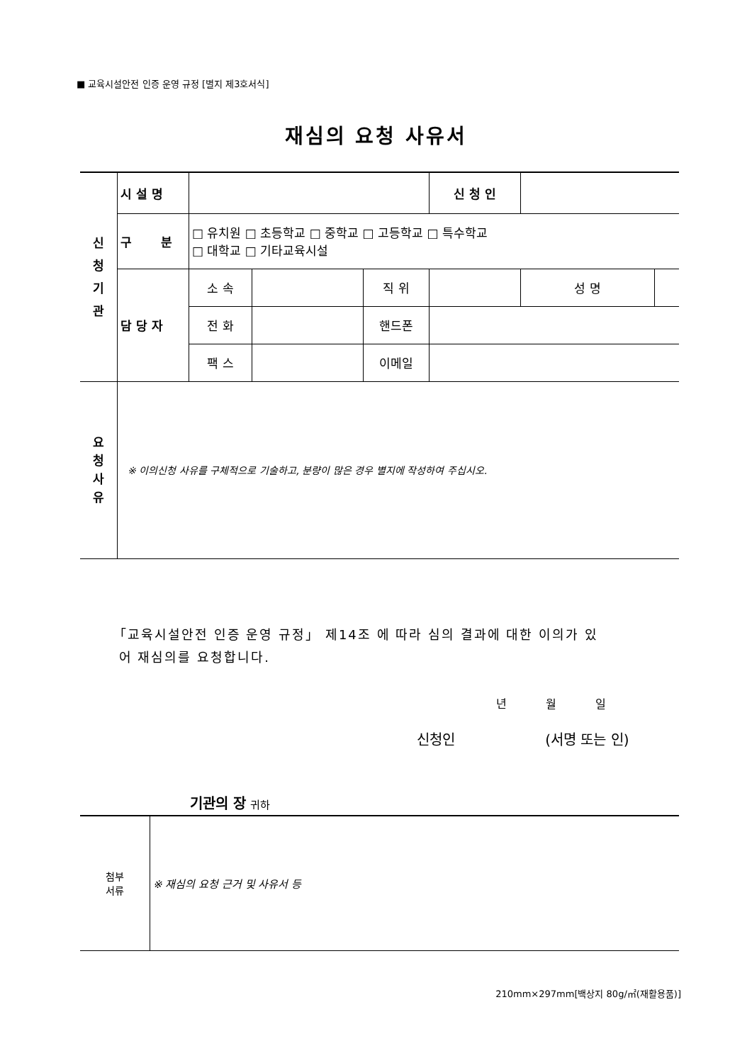■ 교육시설안전 인증 운영 규정 [별지 제3호서식]
재심의 요청 사유서
| 신 청 기 관 | 시 설 명 | | | | 신 청 인 | | |
| | 구 분 | □ 유치원 □ 초등학교 □ 중학교 □ 고등학교 □ 특수학교 □ 대학교 □ 기타교육시설 | | | | | |
| | 담 당 자 | 소 속 | | 직 위 | | 성 명 | |
| | | 전 화 | | 핸드폰 | | | |
| | | 팩 스 | | 이메일 | | | |
| 요 청 사 유 | ※ 이의신청 사유를 구체적으로 기술하고, 분량이 많은 경우 별지에 작성하여 주십시오. | | | | | | |
「교육시설안전 인증 운영 규정」 제14조 에 따라 심의 결과에 대한 이의가 있
어 재심의를 요청합니다.
년 월 일
신청인 (서명 또는 인)
기관의 장 귀하
| 첨부 서류 | ※ 재심의 요청 근거 및 사유서 등 |
210mm×297mm[백상지 80g/㎡(재활용품)]